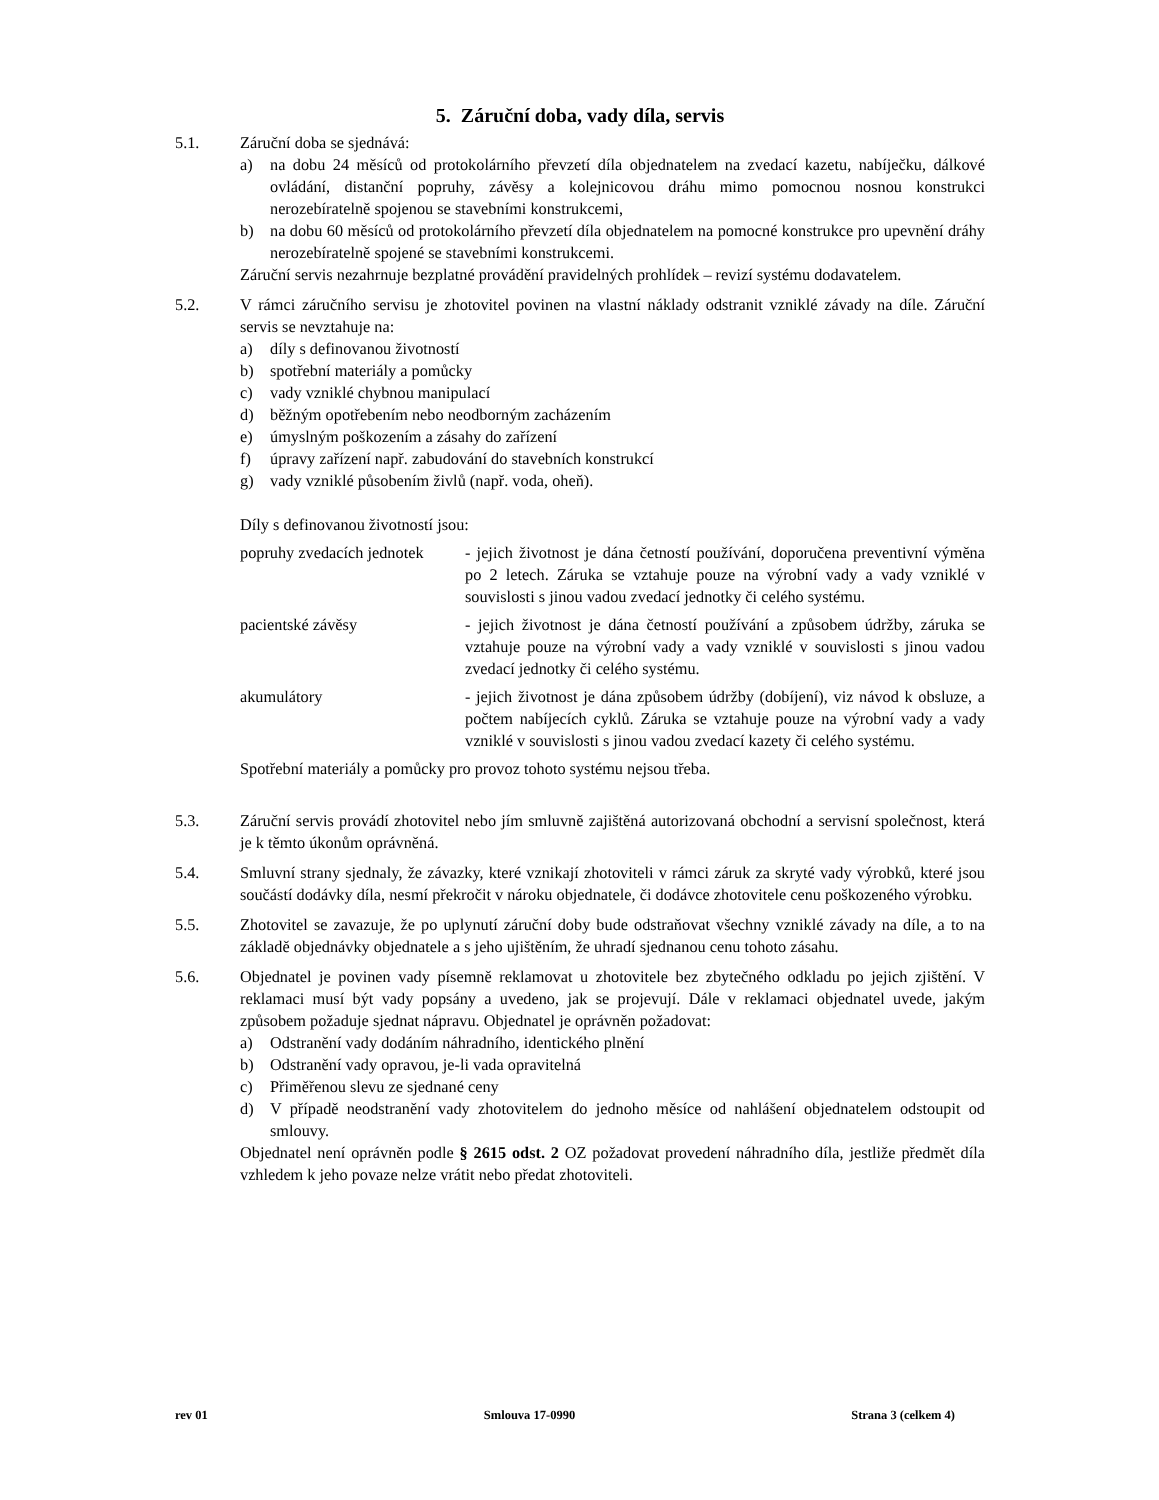5. Záruční doba, vady díla, servis
5.1. Záruční doba se sjednává:
a) na dobu 24 měsíců od protokolárního převzetí díla objednatelem na zvedací kazetu, nabíječku, dálkové ovládání, distanční popruhy, závěsy a kolejnicovou dráhu mimo pomocnou nosnou konstrukci nerozebíratelně spojenou se stavebními konstrukcemi,
b) na dobu 60 měsíců od protokolárního převzetí díla objednatelem na pomocné konstrukce pro upevnění dráhy nerozebíratelně spojené se stavebními konstrukcemi.
Záruční servis nezahrnuje bezplatné provádění pravidelných prohlídek – revizí systému dodavatelem.
5.2. V rámci záručního servisu je zhotovitel povinen na vlastní náklady odstranit vzniklé závady na díle. Záruční servis se nevztahuje na:
a) díly s definovanou životností
b) spotřební materiály a pomůcky
c) vady vzniklé chybnou manipulací
d) běžným opotřebením nebo neodborným zacházením
e) úmyslným poškozením a zásahy do zařízení
f) úpravy zařízení např. zabudování do stavebních konstrukcí
g) vady vzniklé působením živlů (např. voda, oheň).
Díly s definovanou životností jsou:
popruhy zvedacích jednotek
- jejich životnost je dána četností používání, doporučena preventivní výměna po 2 letech. Záruka se vztahuje pouze na výrobní vady a vady vzniklé v souvislosti s jinou vadou zvedací jednotky či celého systému.
pacientské závěsy - jejich životnost je dána četností používání a způsobem údržby, záruka se vztahuje pouze na výrobní vady a vady vzniklé v souvislosti s jinou vadou zvedací jednotky či celého systému.
akumulátory - jejich životnost je dána způsobem údržby (dobíjení), viz návod k obsluze, a počtem nabíjecích cyklů. Záruka se vztahuje pouze na výrobní vady a vady vzniklé v souvislosti s jinou vadou zvedací kazety či celého systému.
Spotřební materiály a pomůcky pro provoz tohoto systému nejsou třeba.
5.3. Záruční servis provádí zhotovitel nebo jím smluvně zajištěná autorizovaná obchodní a servisní společnost, která je k těmto úkonům oprávněná.
5.4. Smluvní strany sjednaly, že závazky, které vznikají zhotoviteli v rámci záruk za skryté vady výrobků, které jsou součástí dodávky díla, nesmí překročit v nároku objednatele, či dodávce zhotovitele cenu poškozeného výrobku.
5.5. Zhotovitel se zavazuje, že po uplynutí záruční doby bude odstraňovat všechny vzniklé závady na díle, a to na základě objednávky objednatele a s jeho ujištěním, že uhradí sjednanou cenu tohoto zásahu.
5.6. Objednatel je povinen vady písemně reklamovat u zhotovitele bez zbytečného odkladu po jejich zjištění. V reklamaci musí být vady popsány a uvedeno, jak se projevují. Dále v reklamaci objednatel uvede, jakým způsobem požaduje sjednat nápravu. Objednatel je oprávněn požadovat:
a) Odstranění vady dodáním náhradního, identického plnění
b) Odstranění vady opravou, je-li vada opravitelná
c) Přiměřenou slevu ze sjednané ceny
d) V případě neodstranění vady zhotovitelem do jednoho měsíce od nahlášení objednatelem odstoupit od smlouvy.
Objednatel není oprávněn podle § 2615 odst. 2 OZ požadovat provedení náhradního díla, jestliže předmět díla vzhledem k jeho povaze nelze vrátit nebo předat zhotoviteli.
rev 01 Smlouva 17-0990 Strana 3 (celkem 4)